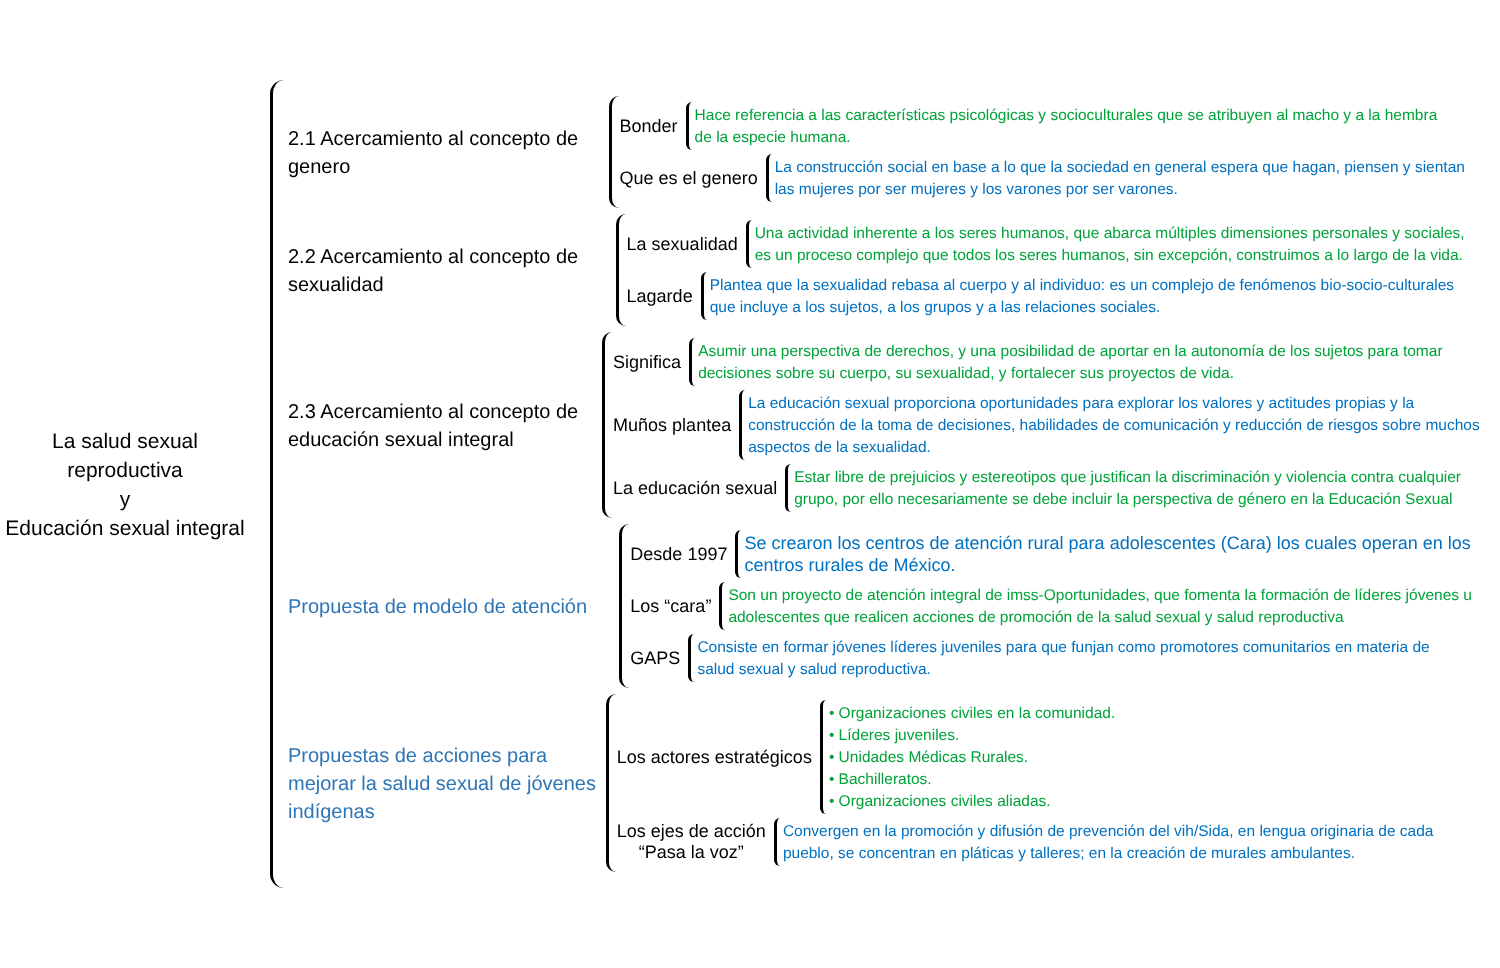La salud sexual
reproductiva
y
Educación sexual integral
2.1 Acercamiento al concepto de genero
Bonder
Hace referencia a las características psicológicas y socioculturales que se atribuyen al macho y a la hembra de la especie humana.
Que es el genero
La construcción social en base a lo que la sociedad en general espera que hagan, piensen y sientan las mujeres por ser mujeres y los varones por ser varones.
2.2 Acercamiento al concepto de sexualidad
La sexualidad
Una actividad inherente a los seres humanos, que abarca múltiples dimensiones personales y sociales, es un proceso complejo que todos los seres humanos, sin excepción, construimos a lo largo de la vida.
Lagarde
Plantea que la sexualidad rebasa al cuerpo y al individuo: es un complejo de fenómenos bio-socio-culturales que incluye a los sujetos, a los grupos y a las relaciones sociales.
2.3 Acercamiento al concepto de educación sexual integral
Significa
Asumir una perspectiva de derechos, y una posibilidad de aportar en la autonomía de los sujetos para tomar decisiones sobre su cuerpo, su sexualidad, y fortalecer sus proyectos de vida.
Muños plantea
La educación sexual proporciona oportunidades para explorar los valores y actitudes propias y la construcción de la toma de decisiones, habilidades de comunicación y reducción de riesgos sobre muchos aspectos de la sexualidad.
La educación sexual
Estar libre de prejuicios y estereotipos que justifican la discriminación y violencia contra cualquier grupo, por ello necesariamente se debe incluir la perspectiva de género en la Educación Sexual
Propuesta de modelo de atención
Desde 1997
Se crearon los centros de atención rural para adolescentes (Cara) los cuales operan en los centros rurales de México.
Los “cara”
Son un proyecto de atención integral de imss-Oportunidades, que fomenta la formación de líderes jóvenes u adolescentes que realicen acciones de promoción de la salud sexual y salud reproductiva
GAPS
Consiste en formar jóvenes líderes juveniles para que funjan como promotores comunitarios en materia de salud sexual y salud reproductiva.
Propuestas de acciones para mejorar la salud sexual de jóvenes indígenas
Los actores estratégicos
• Organizaciones civiles en la comunidad.
• Líderes juveniles.
• Unidades Médicas Rurales.
• Bachilleratos.
• Organizaciones civiles aliadas.
Los ejes de acción
“Pasa la voz”
Convergen en la promoción y difusión de prevención del vih/Sida, en lengua originaria de cada pueblo, se concentran en pláticas y talleres; en la creación de murales ambulantes.